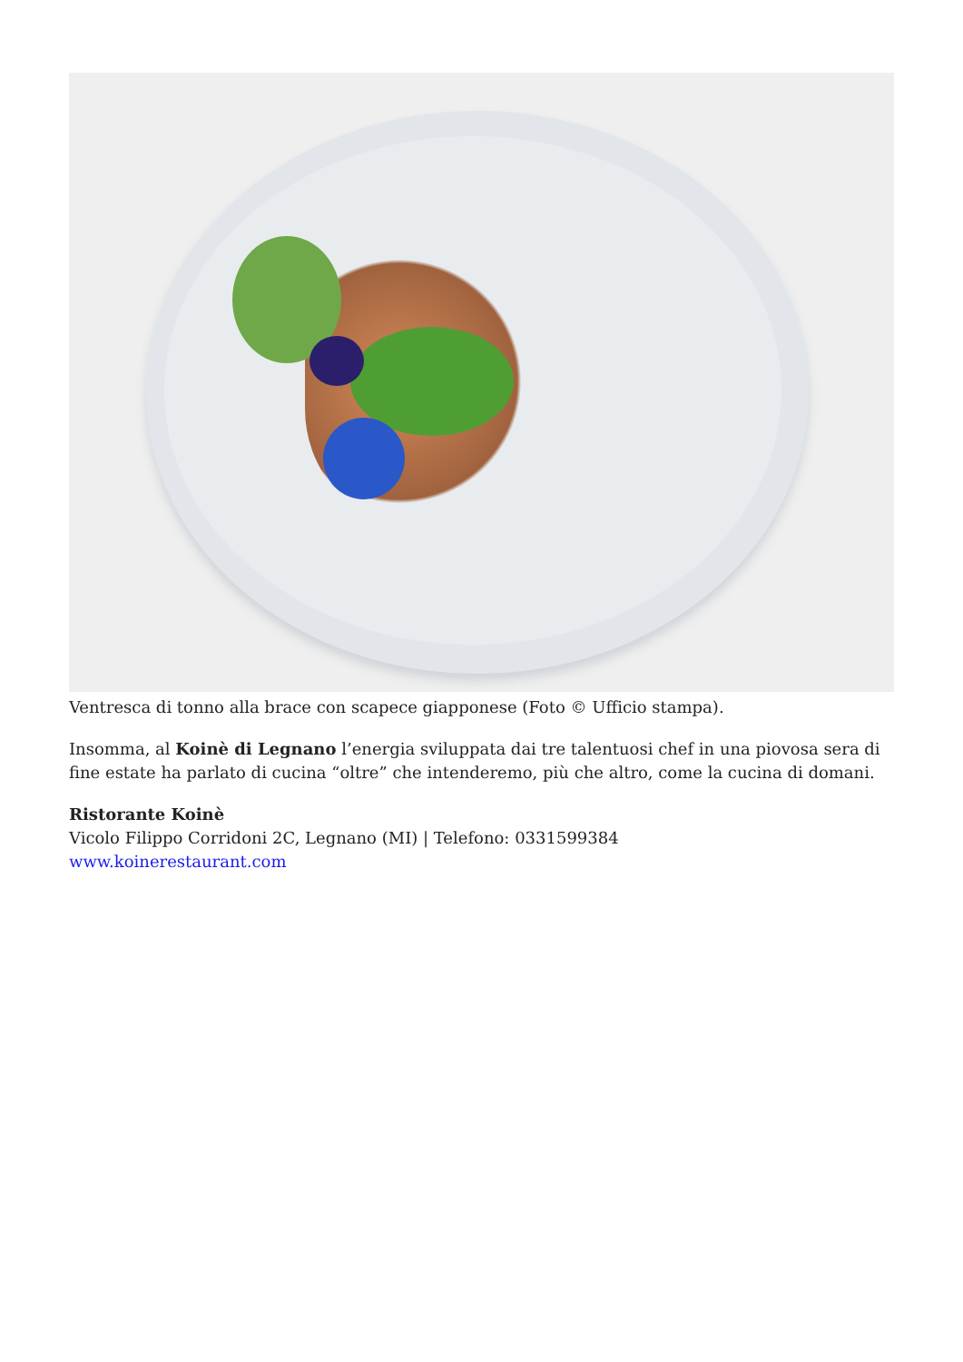Ventresca di tonno alla brace con scapece giapponese (Foto © Ufficio stampa).
Insomma, al Koinè di Legnano l’energia sviluppata dai tre talentuosi chef in una piovosa sera di fine estate ha parlato di cucina “oltre” che intenderemo, più che altro, come la cucina di domani.
Ristorante Koinè
Vicolo Filippo Corridoni 2C, Legnano (MI) | Telefono: 0331599384
www.koinerestaurant.com